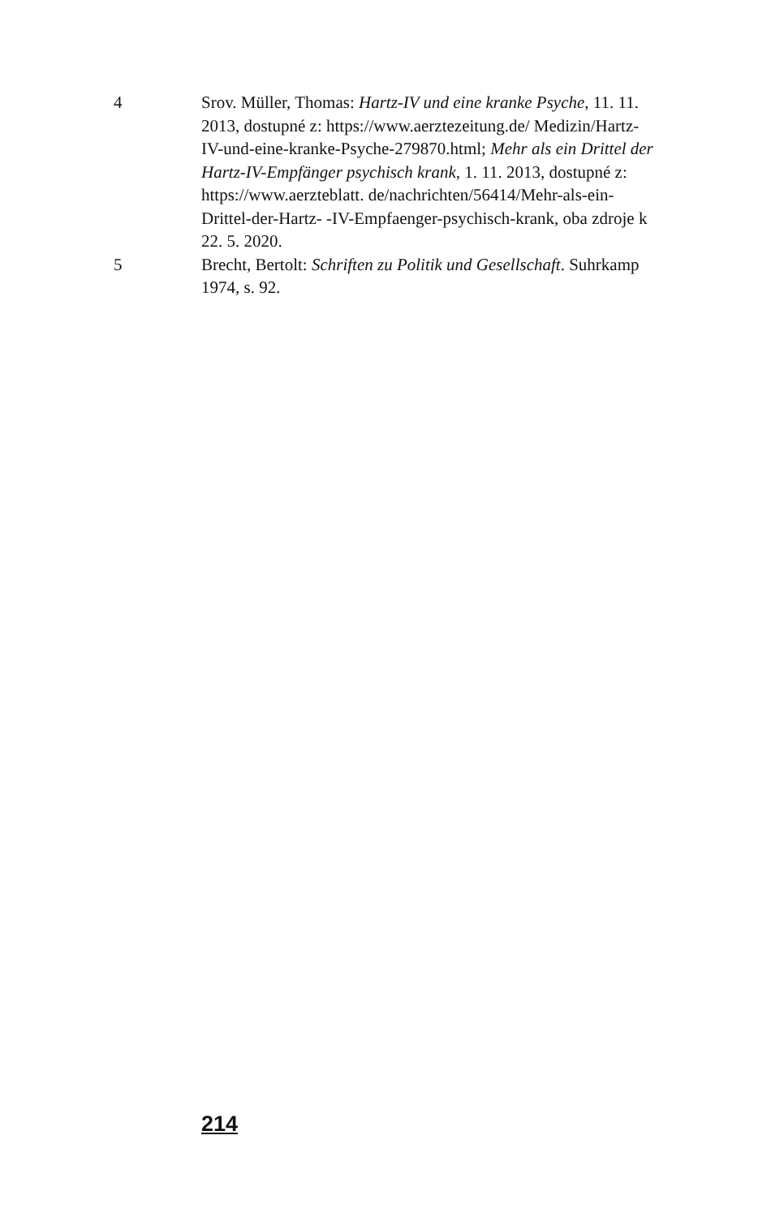4 Srov. Müller, Thomas: Hartz-IV und eine kranke Psyche, 11. 11. 2013, dostupné z: https://www.aerztezeitung.de/ Medizin/Hartz-IV-und-eine-kranke-Psyche-279870.html; Mehr als ein Drittel der Hartz-IV-Empfänger psychisch krank, 1. 11. 2013, dostupné z: https://www.aerzteblatt. de/nachrichten/56414/Mehr-als-ein-Drittel-der-Hartz- -IV-Empfaenger-psychisch-krank, oba zdroje k 22. 5. 2020.
5 Brecht, Bertolt: Schriften zu Politik und Gesellschaft. Suhrkamp 1974, s. 92.
214